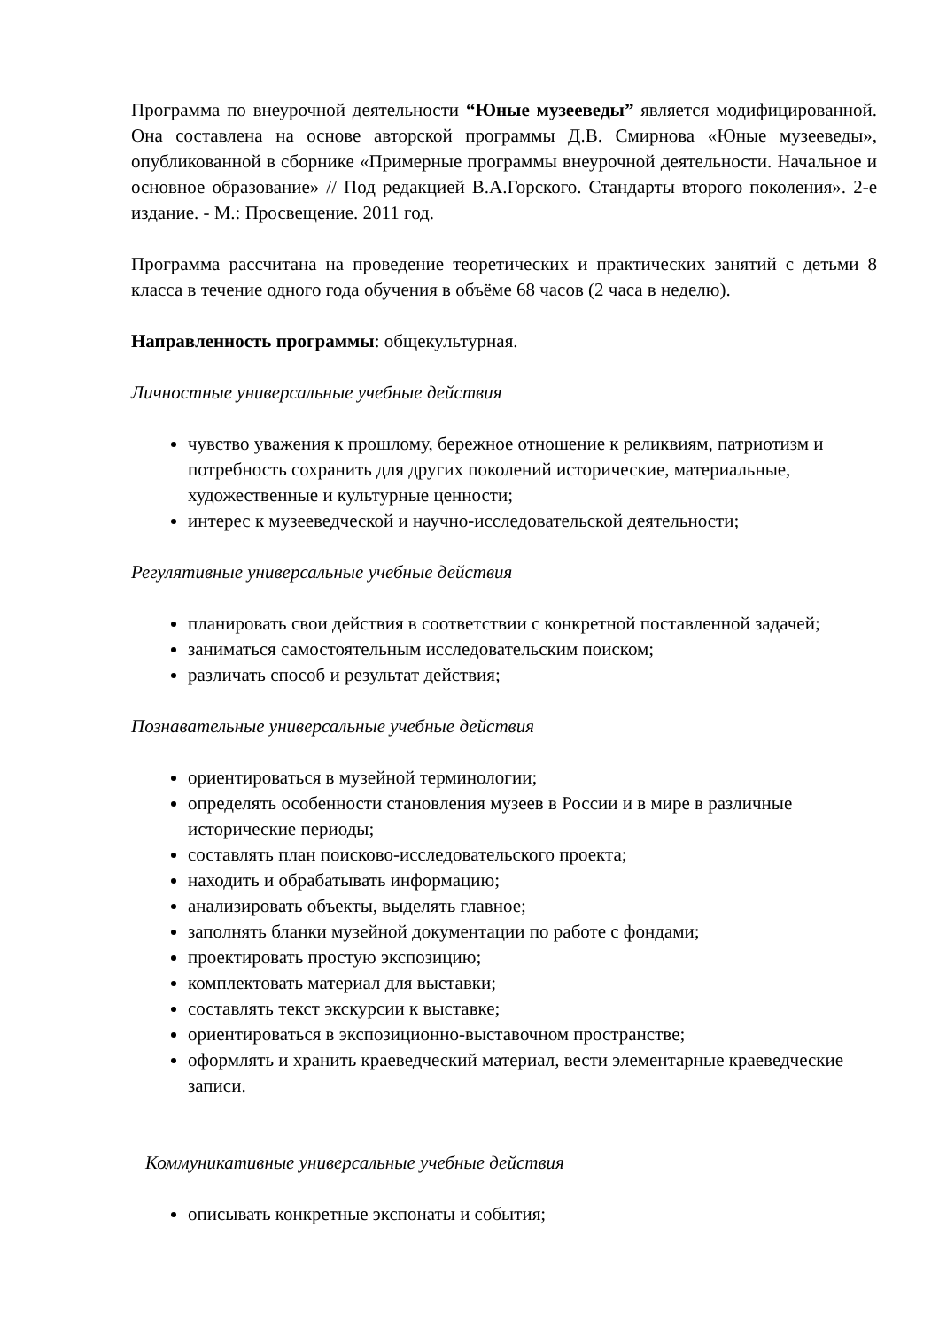Программа по внеурочной деятельности “Юные музееведы” является модифицированной. Она составлена на основе авторской программы Д.В. Смирнова «Юные музееведы», опубликованной в сборнике «Примерные программы внеурочной деятельности. Начальное и основное образование» // Под редакцией В.А.Горского. Стандарты второго поколения». 2-е издание. - М.: Просвещение. 2011 год.
Программа рассчитана на проведение теоретических и практических занятий с детьми 8 класса в течение одного года обучения в объёме 68 часов (2 часа в неделю).
Направленность программы: общекультурная.
Личностные универсальные учебные действия
чувство уважения к прошлому, бережное отношение к реликвиям, патриотизм и потребность сохранить для других поколений исторические, материальные, художественные и культурные ценности;
интерес к музееведческой и научно-исследовательской деятельности;
Регулятивные универсальные учебные действия
планировать свои действия в соответствии с конкретной поставленной задачей;
заниматься самостоятельным исследовательским поиском;
различать способ и результат действия;
Познавательные универсальные учебные действия
ориентироваться в музейной терминологии;
определять особенности становления музеев в России и в мире в различные исторические периоды;
составлять план поисково-исследовательского проекта;
находить и обрабатывать информацию;
анализировать объекты, выделять главное;
заполнять бланки музейной документации по работе с фондами;
проектировать простую экспозицию;
комплектовать материал для выставки;
составлять текст экскурсии к выставке;
ориентироваться в экспозиционно-выставочном пространстве;
оформлять и хранить краеведческий материал, вести элементарные краеведческие записи.
Коммуникативные универсальные учебные действия
описывать конкретные экспонаты и события;